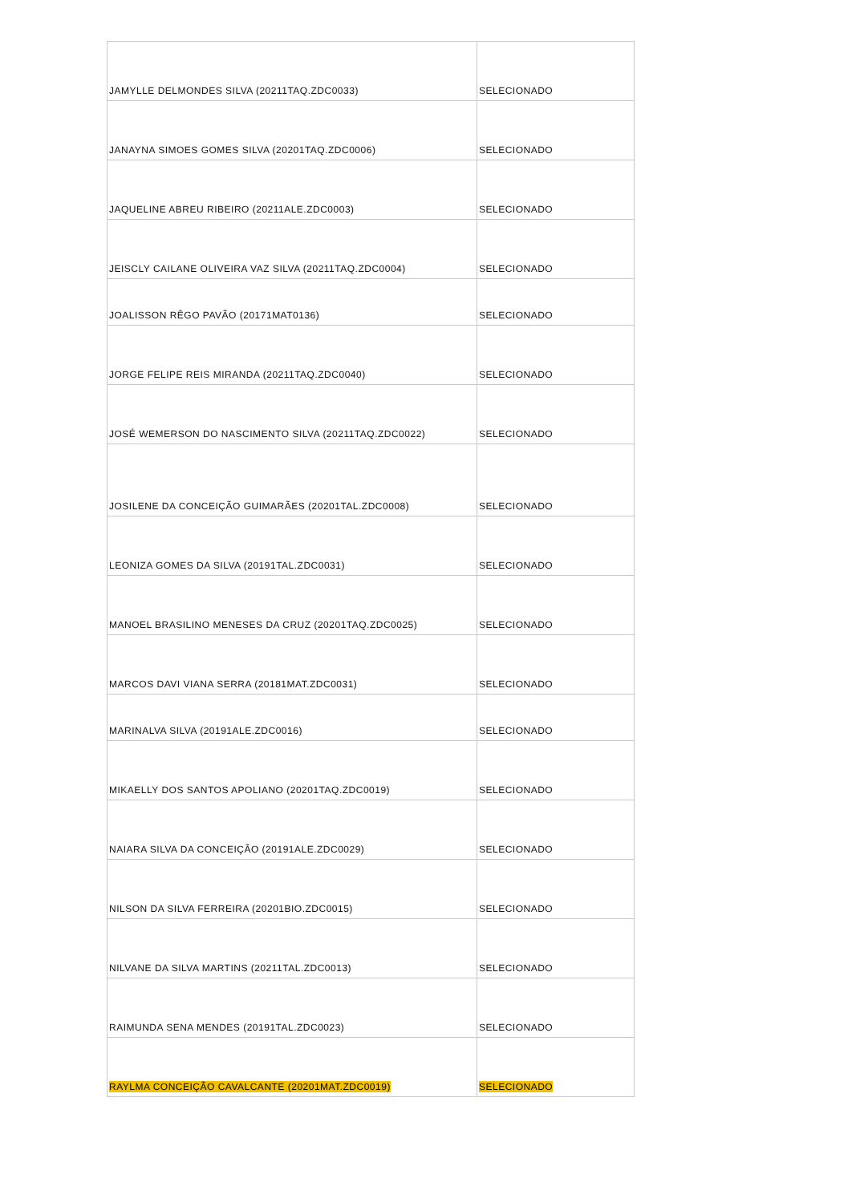| JAMYLLE DELMONDES SILVA (20211TAQ.ZDC0033) | SELECIONADO |
| JANAYNA SIMOES GOMES SILVA (20201TAQ.ZDC0006) | SELECIONADO |
| JAQUELINE ABREU RIBEIRO (20211ALE.ZDC0003) | SELECIONADO |
| JEISCLY CAILANE OLIVEIRA VAZ SILVA (20211TAQ.ZDC0004) | SELECIONADO |
| JOALISSON RÊGO PAVÃO (20171MAT0136) | SELECIONADO |
| JORGE FELIPE REIS MIRANDA (20211TAQ.ZDC0040) | SELECIONADO |
| JOSÉ WEMERSON DO NASCIMENTO SILVA (20211TAQ.ZDC0022) | SELECIONADO |
| JOSILENE DA CONCEIÇÃO GUIMARÃES (20201TAL.ZDC0008) | SELECIONADO |
| LEONIZA GOMES DA SILVA (20191TAL.ZDC0031) | SELECIONADO |
| MANOEL BRASILINO MENESES DA CRUZ (20201TAQ.ZDC0025) | SELECIONADO |
| MARCOS DAVI VIANA SERRA (20181MAT.ZDC0031) | SELECIONADO |
| MARINALVA SILVA (20191ALE.ZDC0016) | SELECIONADO |
| MIKAELLY DOS SANTOS APOLIANO (20201TAQ.ZDC0019) | SELECIONADO |
| NAIARA SILVA DA CONCEIÇÃO (20191ALE.ZDC0029) | SELECIONADO |
| NILSON DA SILVA FERREIRA (20201BIO.ZDC0015) | SELECIONADO |
| NILVANE DA SILVA MARTINS (20211TAL.ZDC0013) | SELECIONADO |
| RAIMUNDA SENA MENDES (20191TAL.ZDC0023) | SELECIONADO |
| RAYLMA CONCEIÇÃO CAVALCANTE (20201MAT.ZDC0019) | SELECIONADO |